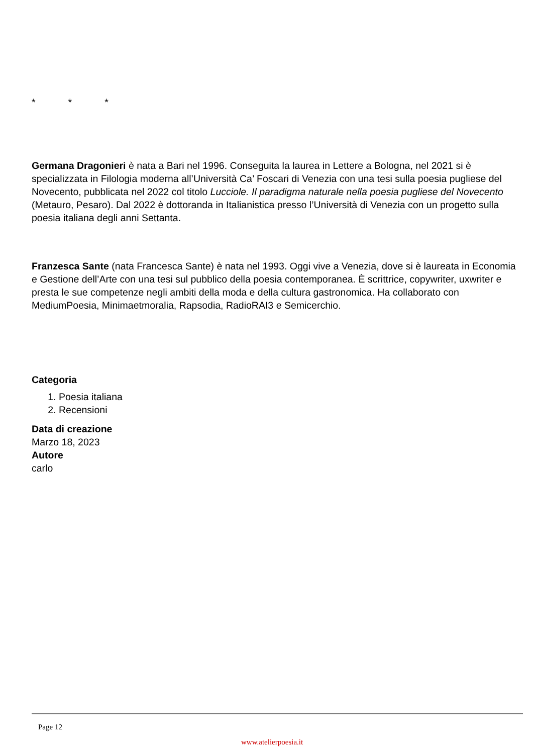* * *
Germana Dragonieri è nata a Bari nel 1996. Conseguita la laurea in Lettere a Bologna, nel 2021 si è specializzata in Filologia moderna all’Università Ca’ Foscari di Venezia con una tesi sulla poesia pugliese del Novecento, pubblicata nel 2022 col titolo Lucciole. Il paradigma naturale nella poesia pugliese del Novecento (Metauro, Pesaro). Dal 2022 è dottoranda in Italianistica presso l’Università di Venezia con un progetto sulla poesia italiana degli anni Settanta.
Franzesca Sante (nata Francesca Sante) è nata nel 1993. Oggi vive a Venezia, dove si è laureata in Economia e Gestione dell’Arte con una tesi sul pubblico della poesia contemporanea. È scrittrice, copywriter, uxwriter e presta le sue competenze negli ambiti della moda e della cultura gastronomica. Ha collaborato con MediumPoesia, Minimaetmoralia, Rapsodia, RadioRAI3 e Semicerchio.
Categoria
1. Poesia italiana
2. Recensioni
Data di creazione
Marzo 18, 2023
Autore
carlo
Page 12
www.atelierpoesia.it